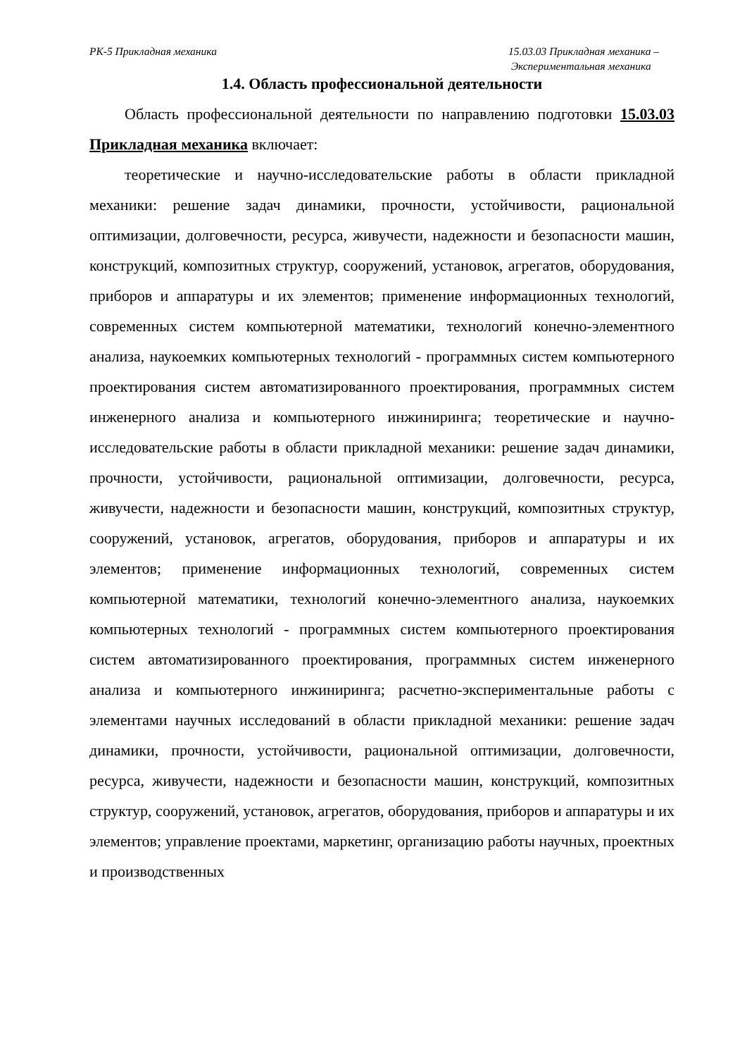РК-5 Прикладная механика 15.03.03 Прикладная механика –
Экспериментальная механика
1.4. Область профессиональной деятельности
Область профессиональной деятельности по направлению подготовки 15.03.03 Прикладная механика включает:
теоретические и научно-исследовательские работы в области прикладной механики: решение задач динамики, прочности, устойчивости, рациональной оптимизации, долговечности, ресурса, живучести, надежности и безопасности машин, конструкций, композитных структур, сооружений, установок, агрегатов, оборудования, приборов и аппаратуры и их элементов; применение информационных технологий, современных систем компьютерной математики, технологий конечно-элементного анализа, наукоемких компьютерных технологий - программных систем компьютерного проектирования систем автоматизированного проектирования, программных систем инженерного анализа и компьютерного инжиниринга; теоретические и научно-исследовательские работы в области прикладной механики: решение задач динамики, прочности, устойчивости, рациональной оптимизации, долговечности, ресурса, живучести, надежности и безопасности машин, конструкций, композитных структур, сооружений, установок, агрегатов, оборудования, приборов и аппаратуры и их элементов; применение информационных технологий, современных систем компьютерной математики, технологий конечно-элементного анализа, наукоемких компьютерных технологий - программных систем компьютерного проектирования систем автоматизированного проектирования, программных систем инженерного анализа и компьютерного инжиниринга; расчетно-экспериментальные работы с элементами научных исследований в области прикладной механики: решение задач динамики, прочности, устойчивости, рациональной оптимизации, долговечности, ресурса, живучести, надежности и безопасности машин, конструкций, композитных структур, сооружений, установок, агрегатов, оборудования, приборов и аппаратуры и их элементов; управление проектами, маркетинг, организацию работы научных, проектных и производственных